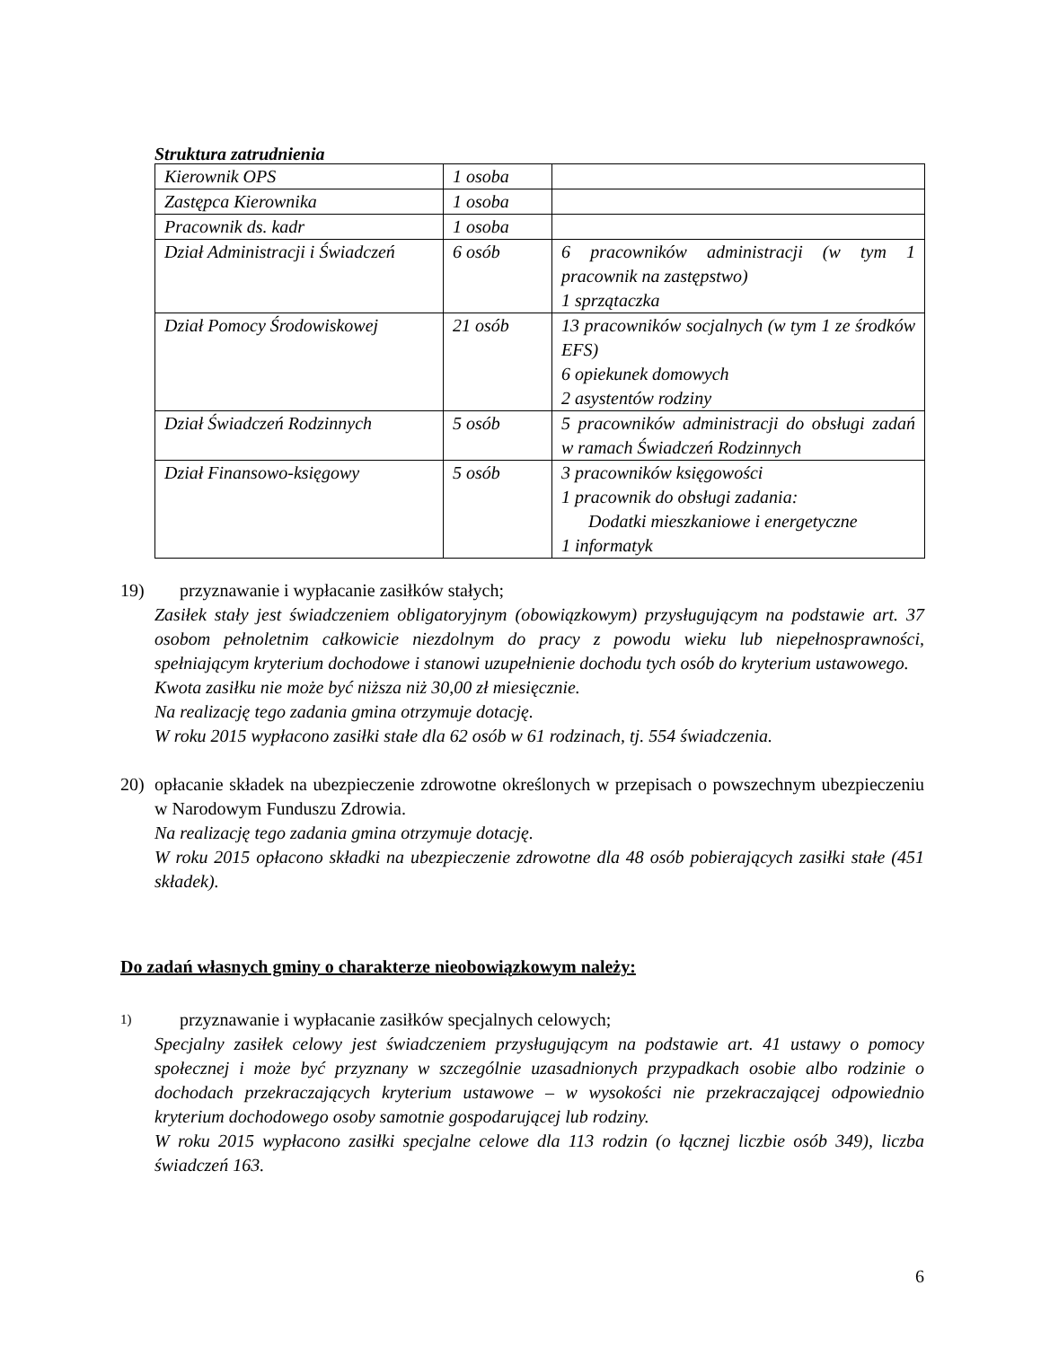Struktura zatrudnienia
| Kierownik OPS | 1 osoba | |
| Zastępca Kierownika | 1 osoba | |
| Pracownik ds. kadr | 1 osoba | |
| Dział Administracji i Świadczeń | 6 osób | 6 pracowników administracji (w tym 1 pracownik na zastępstwo) 1 sprzątaczka |
| Dział Pomocy Środowiskowej | 21 osób | 13 pracowników socjalnych (w tym 1 ze środków EFS) 6 opiekunek domowych 2 asystentów rodziny |
| Dział Świadczeń Rodzinnych | 5 osób | 5 pracowników administracji do obsługi zadań w ramach Świadczeń Rodzinnych |
| Dział Finansowo-księgowy | 5 osób | 3 pracowników księgowości 1 pracownik do obsługi zadania: Dodatki mieszkaniowe i energetyczne 1 informatyk |
19) przyznawanie i wypłacanie zasiłków stałych;
Zasiłek stały jest świadczeniem obligatoryjnym (obowiązkowym) przysługującym na podstawie art. 37 osobom pełnoletnim całkowicie niezdolnym do pracy z powodu wieku lub niepełnosprawności, spełniającym kryterium dochodowe i stanowi uzupełnienie dochodu tych osób do kryterium ustawowego.
Kwota zasiłku nie może być niższa niż 30,00 zł miesięcznie.
Na realizację tego zadania gmina otrzymuje dotację.
W roku 2015 wypłacono zasiłki stałe dla 62 osób w 61 rodzinach, tj. 554 świadczenia.
20) opłacanie składek na ubezpieczenie zdrowotne określonych w przepisach o powszechnym ubezpieczeniu w Narodowym Funduszu Zdrowia.
Na realizację tego zadania gmina otrzymuje dotację.
W roku 2015 opłacono składki na ubezpieczenie zdrowotne dla 48 osób pobierających zasiłki stałe (451 składek).
Do zadań własnych gminy o charakterze nieobowiązkowym należy:
1) przyznawanie i wypłacanie zasiłków specjalnych celowych;
Specjalny zasiłek celowy jest świadczeniem przysługującym na podstawie art. 41 ustawy o pomocy społecznej i może być przyznany w szczególnie uzasadnionych przypadkach osobie albo rodzinie o dochodach przekraczających kryterium ustawowe – w wysokości nie przekraczającej odpowiednio kryterium dochodowego osoby samotnie gospodarującej lub rodziny.
W roku 2015 wypłacono zasiłki specjalne celowe dla 113 rodzin (o łącznej liczbie osób 349), liczba świadczeń 163.
6